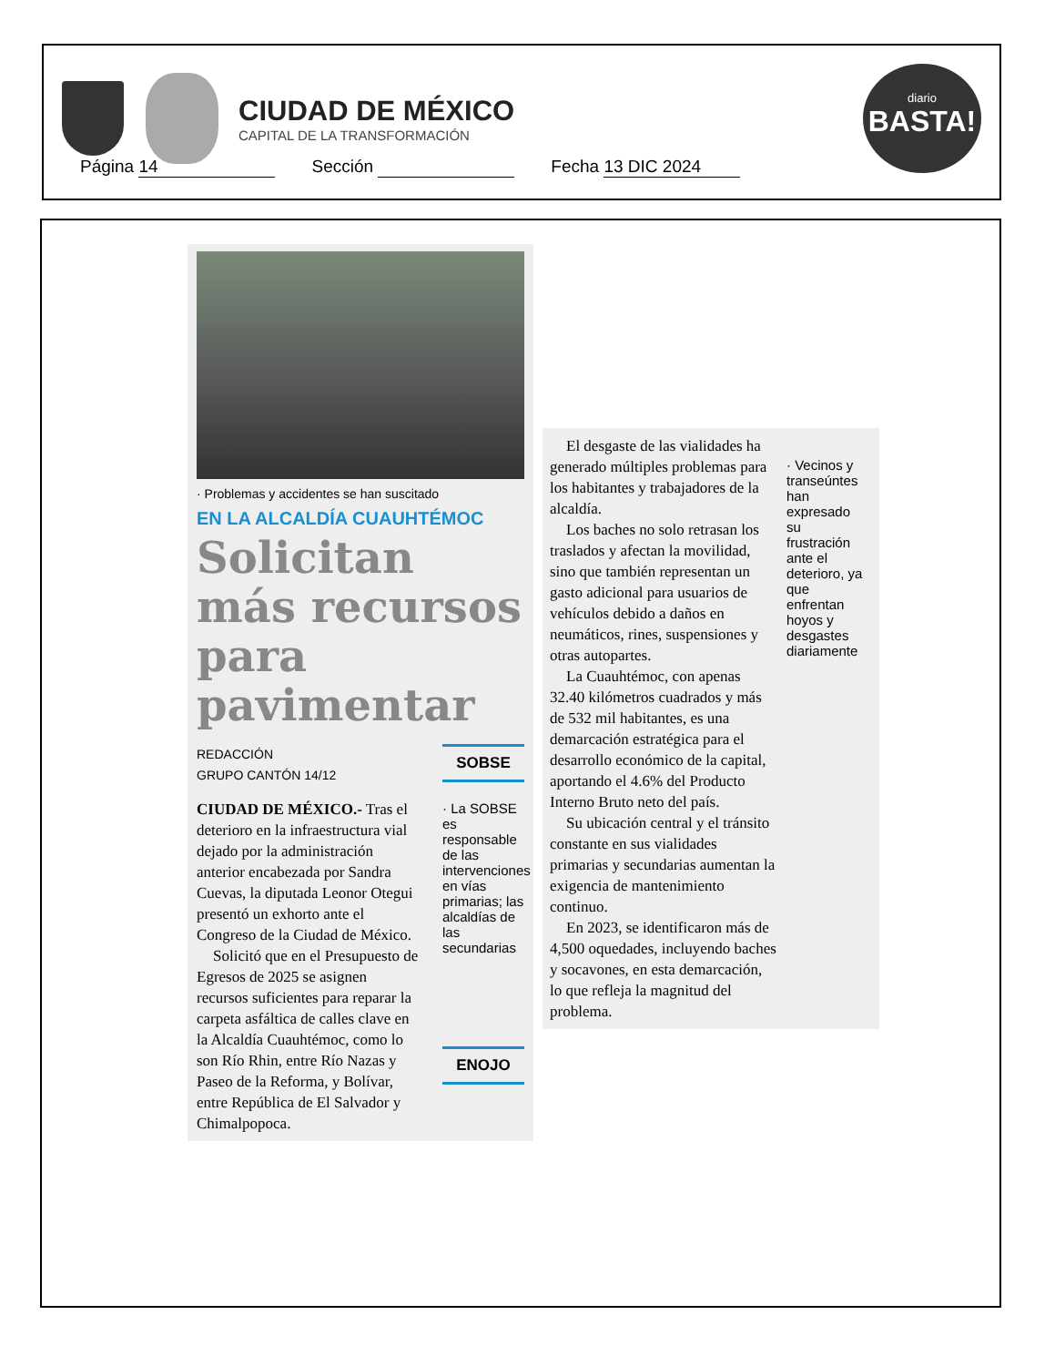CIUDAD DE MÉXICO
CAPITAL DE LA TRANSFORMACIÓN
diario
BASTA!
Página 14 Sección Fecha 13 DIC 2024
· Problemas y accidentes se han suscitado
EN LA ALCALDÍA CUAUHTÉMOC
Solicitan más recursos para pavimentar
REDACCIÓN
GRUPO CANTÓN 14/12
CIUDAD DE MÉXICO.- Tras el deterioro en la infraestructura vial dejado por la administración anterior encabezada por Sandra Cuevas, la diputada Leonor Otegui presentó un exhorto ante el Congreso de la Ciudad de México.
Solicitó que en el Presupuesto de Egresos de 2025 se asignen recursos suficientes para reparar la carpeta asfáltica de calles clave en la Alcaldía Cuauhtémoc, como lo son Río Rhin, entre Río Nazas y Paseo de la Reforma, y Bolívar, entre República de El Salvador y Chimalpopoca.
SOBSE
· La SOBSE es responsable de las intervenciones en vías primarias; las alcaldías de las secundarias
ENOJO
El desgaste de las vialidades ha generado múltiples problemas para los habitantes y trabajadores de la alcaldía.
Los baches no solo retrasan los traslados y afectan la movilidad, sino que también representan un gasto adicional para usuarios de vehículos debido a daños en neumáticos, rines, suspensiones y otras autopartes.
La Cuauhtémoc, con apenas 32.40 kilómetros cuadrados y más de 532 mil habitantes, es una demarcación estratégica para el desarrollo económico de la capital, aportando el 4.6% del Producto Interno Bruto neto del país.
Su ubicación central y el tránsito constante en sus vialidades primarias y secundarias aumentan la exigencia de mantenimiento continuo.
En 2023, se identificaron más de 4,500 oquedades, incluyendo baches y socavones, en esta demarcación, lo que refleja la magnitud del problema.
· Vecinos y transeúntes han expresado su frustración ante el deterioro, ya que enfrentan hoyos y desgastes diariamente